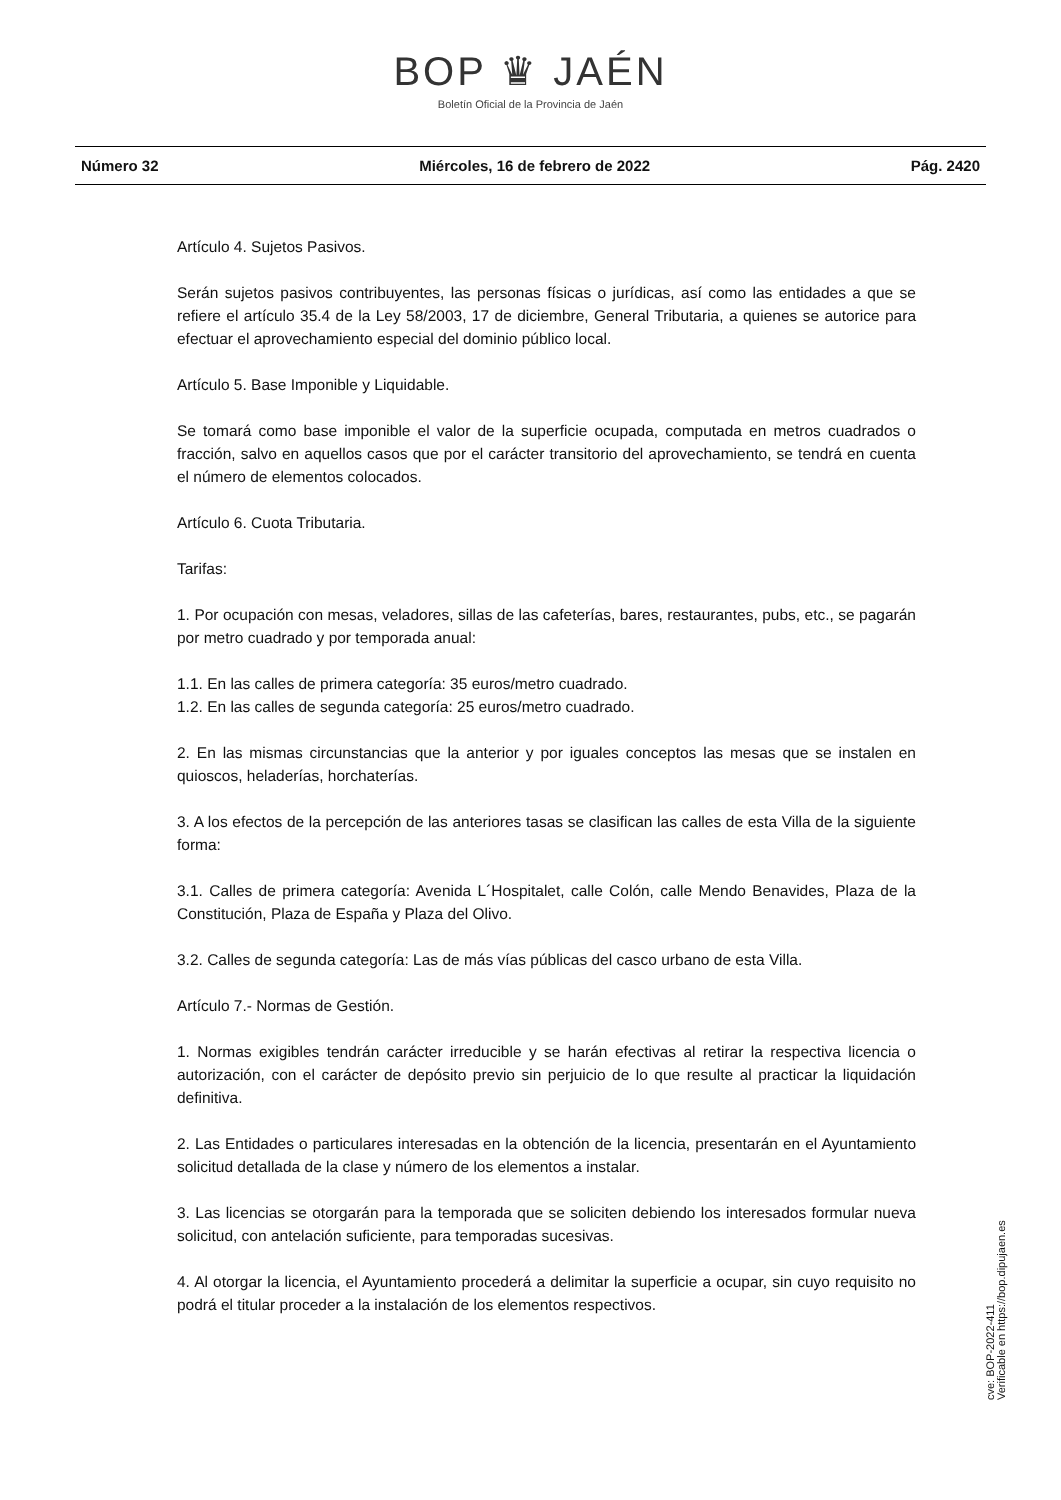BOP ♛ JAÉN
Boletín Oficial de la Provincia de Jaén
Número 32 Miércoles, 16 de febrero de 2022 Pág. 2420
Artículo 4. Sujetos Pasivos.
Serán sujetos pasivos contribuyentes, las personas físicas o jurídicas, así como las entidades a que se refiere el artículo 35.4 de la Ley 58/2003, 17 de diciembre, General Tributaria, a quienes se autorice para efectuar el aprovechamiento especial del dominio público local.
Artículo 5. Base Imponible y Liquidable.
Se tomará como base imponible el valor de la superficie ocupada, computada en metros cuadrados o fracción, salvo en aquellos casos que por el carácter transitorio del aprovechamiento, se tendrá en cuenta el número de elementos colocados.
Artículo 6. Cuota Tributaria.
Tarifas:
1. Por ocupación con mesas, veladores, sillas de las cafeterías, bares, restaurantes, pubs, etc., se pagarán por metro cuadrado y por temporada anual:
1.1. En las calles de primera categoría: 35 euros/metro cuadrado.
1.2. En las calles de segunda categoría: 25 euros/metro cuadrado.
2. En las mismas circunstancias que la anterior y por iguales conceptos las mesas que se instalen en quioscos, heladerías, horchaterías.
3. A los efectos de la percepción de las anteriores tasas se clasifican las calles de esta Villa de la siguiente forma:
3.1. Calles de primera categoría: Avenida L´Hospitalet, calle Colón, calle Mendo Benavides, Plaza de la Constitución, Plaza de España y Plaza del Olivo.
3.2. Calles de segunda categoría: Las de más vías públicas del casco urbano de esta Villa.
Artículo 7.- Normas de Gestión.
1. Normas exigibles tendrán carácter irreducible y se harán efectivas al retirar la respectiva licencia o autorización, con el carácter de depósito previo sin perjuicio de lo que resulte al practicar la liquidación definitiva.
2. Las Entidades o particulares interesadas en la obtención de la licencia, presentarán en el Ayuntamiento solicitud detallada de la clase y número de los elementos a instalar.
3. Las licencias se otorgarán para la temporada que se soliciten debiendo los interesados formular nueva solicitud, con antelación suficiente, para temporadas sucesivas.
4. Al otorgar la licencia, el Ayuntamiento procederá a delimitar la superficie a ocupar, sin cuyo requisito no podrá el titular proceder a la instalación de los elementos respectivos.
cve: BOP-2022-411
Verificable en https://bop.dipujaen.es